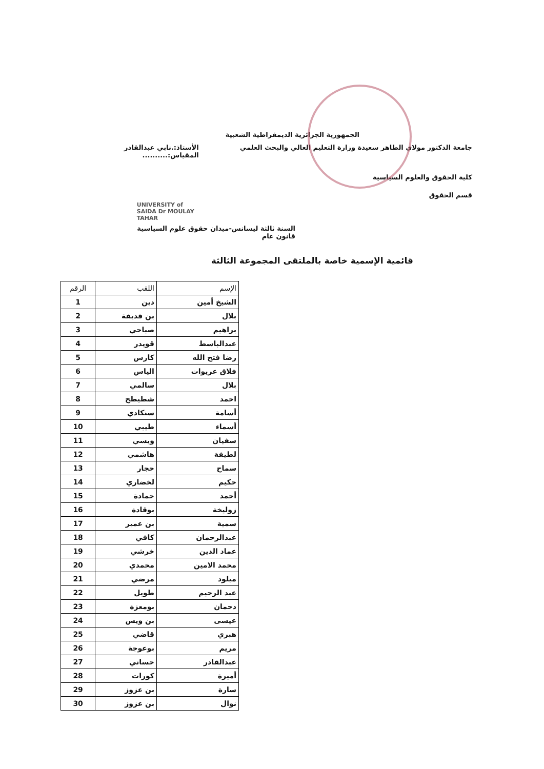الجمهورية الجزائرية الديمقراطية الشعبية
جامعة الدكتور مولاي الطاهر سعيدة وزارة التعليم العالي والبحث العلمي
الأستاذ:.نابي عبدالقادر
المقياس:..........
كلية الحقوق والعلوم السياسية
قسم الحقوق
UNIVERSITY of SAIDA Dr MOULAY TAHAR
السنة ثالثة ليسانس-ميدان حقوق علوم السياسية
قانون عام
قائمية الإسمية خاصة بالملتقى المجموعة الثالثة
| الإسم | اللقب | الرقم |
| --- | --- | --- |
| الشيخ أمين | دين | 1 |
| بلال | بن قديفة | 2 |
| براهيم | صباحي | 3 |
| عبدالباسط | قويدر | 4 |
| رضا فتح الله | كارس | 5 |
| فلاق عريوات | الياس | 6 |
| بلال | سالمي | 7 |
| احمد | شطيطح | 8 |
| أسامة | سنكادي | 9 |
| أسماء | طيبي | 10 |
| سفيان | ويسي | 11 |
| لطيفة | هاشمي | 12 |
| سماح | حجار | 13 |
| حكيم | لخضاري | 14 |
| أحمد | حمادة | 15 |
| زوليخة | بوقادة | 16 |
| سمية | بن عمير | 17 |
| عبدالرحمان | كافي | 18 |
| عماد الدين | خرشي | 19 |
| محمد الامين | محمدي | 20 |
| ميلود | مرضي | 21 |
| عبد الرحيم | طويل | 22 |
| دحمان | بومعزة | 23 |
| عيسى | بن ويس | 24 |
| هبري | قاضي | 25 |
| مريم | بوعوجة | 26 |
| عبدالقادر | حساني | 27 |
| أميرة | كورات | 28 |
| سارة | بن عزوز | 29 |
| نوال | بن عزوز | 30 |